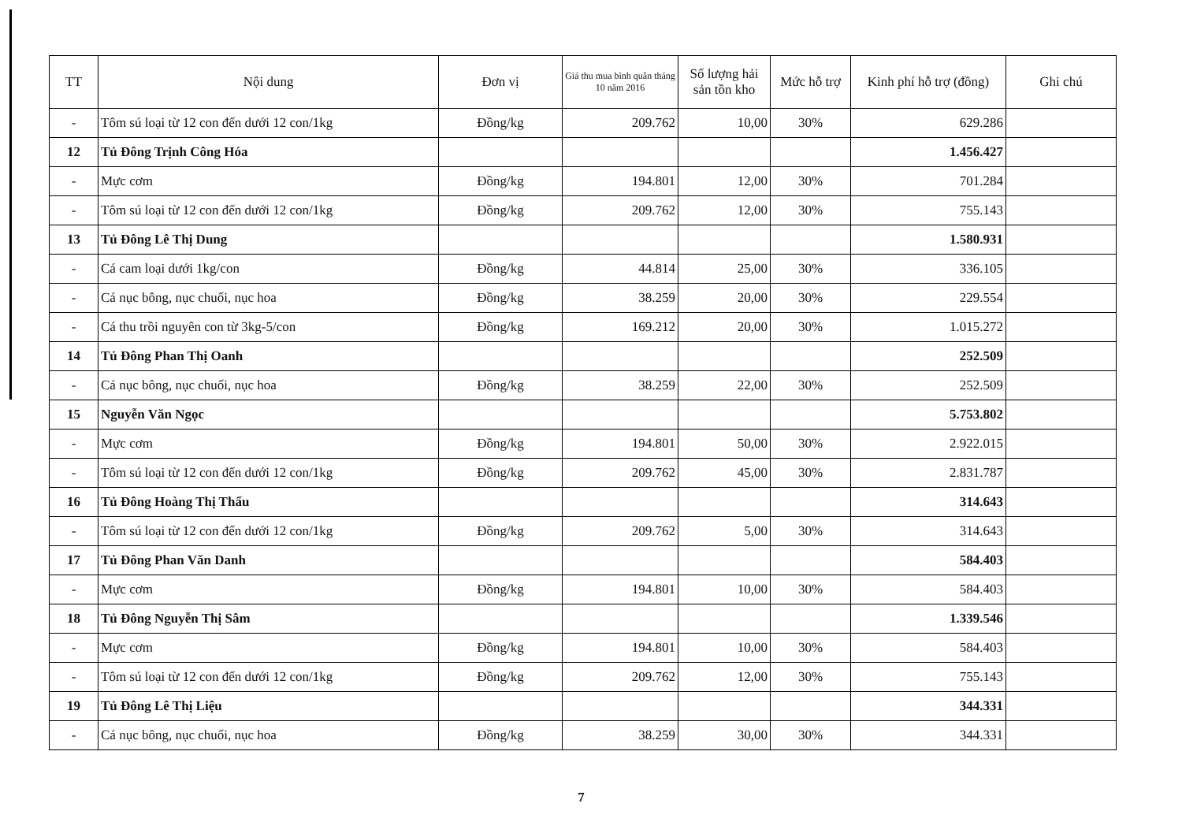| TT | Nội dung | Đơn vị | Giá thu mua bình quân tháng 10 năm 2016 | Số lượng hải sản tồn kho | Mức hỗ trợ | Kinh phí hỗ trợ (đồng) | Ghi chú |
| --- | --- | --- | --- | --- | --- | --- | --- |
| - | Tôm sú loại từ 12 con đến dưới 12 con/1kg | Đồng/kg | 209.762 | 10,00 | 30% | 629.286 | |
| 12 | Tủ Đông Trịnh Công Hóa | | | | | 1.456.427 | |
| - | Mực cơm | Đồng/kg | 194.801 | 12,00 | 30% | 701.284 | |
| - | Tôm sú loại từ 12 con đến dưới 12 con/1kg | Đồng/kg | 209.762 | 12,00 | 30% | 755.143 | |
| 13 | Tủ Đông Lê Thị Dung | | | | | 1.580.931 | |
| - | Cá cam loại dưới 1kg/con | Đồng/kg | 44.814 | 25,00 | 30% | 336.105 | |
| - | Cá nục bông, nục chuối, nục hoa | Đồng/kg | 38.259 | 20,00 | 30% | 229.554 | |
| - | Cá thu trồi nguyên con từ 3kg-5/con | Đồng/kg | 169.212 | 20,00 | 30% | 1.015.272 | |
| 14 | Tủ Đông Phan Thị Oanh | | | | | 252.509 | |
| - | Cá nục bông, nục chuối, nục hoa | Đồng/kg | 38.259 | 22,00 | 30% | 252.509 | |
| 15 | Nguyễn Văn Ngọc | | | | | 5.753.802 | |
| - | Mực cơm | Đồng/kg | 194.801 | 50,00 | 30% | 2.922.015 | |
| - | Tôm sú loại từ 12 con đến dưới 12 con/1kg | Đồng/kg | 209.762 | 45,00 | 30% | 2.831.787 | |
| 16 | Tủ Đông Hoàng Thị Thấu | | | | | 314.643 | |
| - | Tôm sú loại từ 12 con đến dưới 12 con/1kg | Đồng/kg | 209.762 | 5,00 | 30% | 314.643 | |
| 17 | Tủ Đông Phan Văn Danh | | | | | 584.403 | |
| - | Mực cơm | Đồng/kg | 194.801 | 10,00 | 30% | 584.403 | |
| 18 | Tủ Đông Nguyễn Thị Sâm | | | | | 1.339.546 | |
| - | Mực cơm | Đồng/kg | 194.801 | 10,00 | 30% | 584.403 | |
| - | Tôm sú loại từ 12 con đến dưới 12 con/1kg | Đồng/kg | 209.762 | 12,00 | 30% | 755.143 | |
| 19 | Tủ Đông Lê Thị Liệu | | | | | 344.331 | |
| - | Cá nục bông, nục chuối, nục hoa | Đồng/kg | 38.259 | 30,00 | 30% | 344.331 | |
7